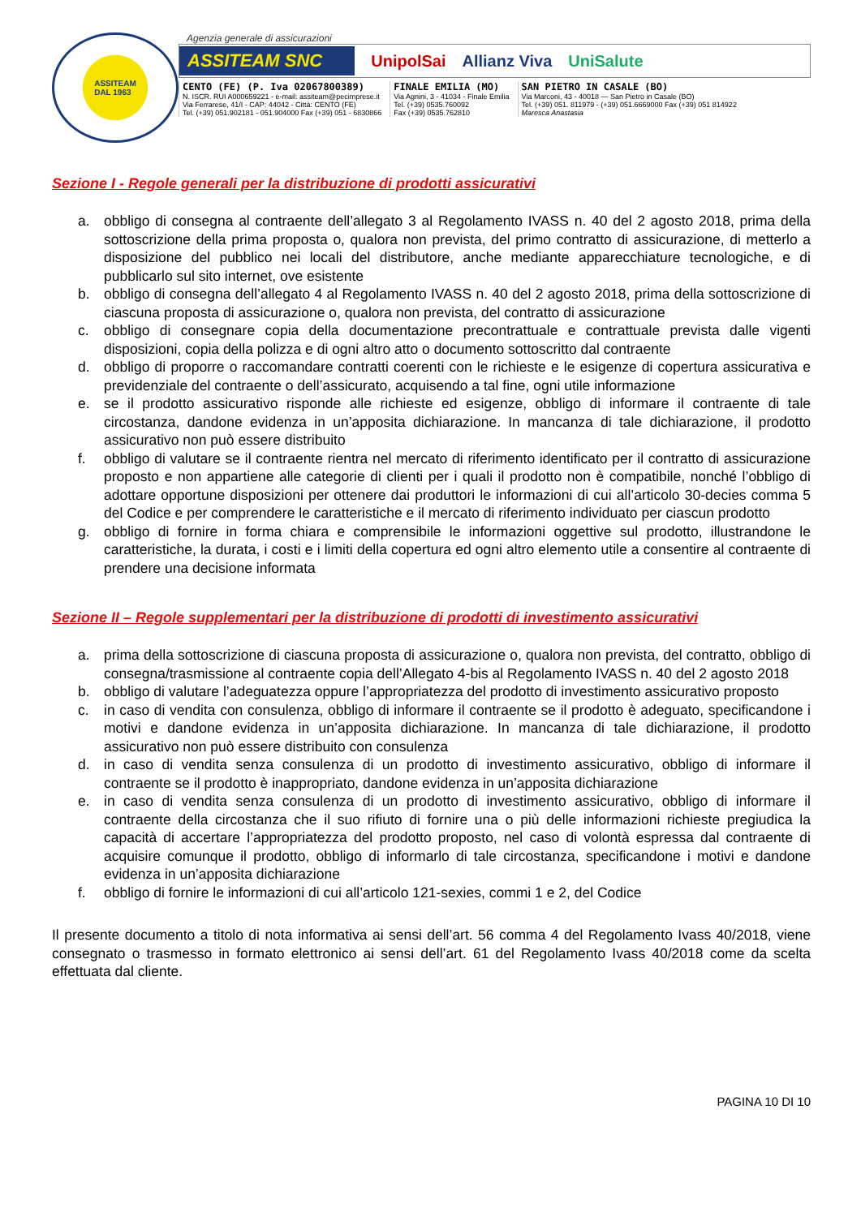ASSITEAM
DAL 1963
Agenzia generale di assicurazioni
ASSITEAM SNC UnipolSai Allianz Viva UniSalute
CENTO (FE) (P. Iva 02067800389)
N. ISCR. RUI A000659221 - e-mail: assiteam@pecimprese.it
Via Ferrarese, 41/I - CAP: 44042 - Città: CENTO (FE)
Tel. (+39) 051.902181 - 051.904000 Fax (+39) 051 - 6830866
FINALE EMILIA (MO)
Via Agnini, 3 - 41034 - Finale Emilia
Tel. (+39) 0535.760092
Fax (+39) 0535.762810
SAN PIETRO IN CASALE (BO)
Via Marconi, 43 - 40018 — San Pietro in Casale (BO)
Tel. (+39) 051. 811979 - (+39) 051.6669000 Fax (+39) 051 814922
Maresca Anastasia
Sezione I - Regole generali per la distribuzione di prodotti assicurativi
a. obbligo di consegna al contraente dell’allegato 3 al Regolamento IVASS n. 40 del 2 agosto 2018, prima della sottoscrizione della prima proposta o, qualora non prevista, del primo contratto di assicurazione, di metterlo a disposizione del pubblico nei locali del distributore, anche mediante apparecchiature tecnologiche, e di pubblicarlo sul sito internet, ove esistente
b. obbligo di consegna dell’allegato 4 al Regolamento IVASS n. 40 del 2 agosto 2018, prima della sottoscrizione di ciascuna proposta di assicurazione o, qualora non prevista, del contratto di assicurazione
c. obbligo di consegnare copia della documentazione precontrattuale e contrattuale prevista dalle vigenti disposizioni, copia della polizza e di ogni altro atto o documento sottoscritto dal contraente
d. obbligo di proporre o raccomandare contratti coerenti con le richieste e le esigenze di copertura assicurativa e previdenziale del contraente o dell’assicurato, acquisendo a tal fine, ogni utile informazione
e. se il prodotto assicurativo risponde alle richieste ed esigenze, obbligo di informare il contraente di tale circostanza, dandone evidenza in un’apposita dichiarazione. In mancanza di tale dichiarazione, il prodotto assicurativo non può essere distribuito
f. obbligo di valutare se il contraente rientra nel mercato di riferimento identificato per il contratto di assicurazione proposto e non appartiene alle categorie di clienti per i quali il prodotto non è compatibile, nonché l’obbligo di adottare opportune disposizioni per ottenere dai produttori le informazioni di cui all’articolo 30-decies comma 5 del Codice e per comprendere le caratteristiche e il mercato di riferimento individuato per ciascun prodotto
g. obbligo di fornire in forma chiara e comprensibile le informazioni oggettive sul prodotto, illustrandone le caratteristiche, la durata, i costi e i limiti della copertura ed ogni altro elemento utile a consentire al contraente di prendere una decisione informata
Sezione II – Regole supplementari per la distribuzione di prodotti di investimento assicurativi
a. prima della sottoscrizione di ciascuna proposta di assicurazione o, qualora non prevista, del contratto, obbligo di consegna/trasmissione al contraente copia dell’Allegato 4-bis al Regolamento IVASS n. 40 del 2 agosto 2018
b. obbligo di valutare l’adeguatezza oppure l’appropriatezza del prodotto di investimento assicurativo proposto
c. in caso di vendita con consulenza, obbligo di informare il contraente se il prodotto è adeguato, specificandone i motivi e dandone evidenza in un’apposita dichiarazione. In mancanza di tale dichiarazione, il prodotto assicurativo non può essere distribuito con consulenza
d. in caso di vendita senza consulenza di un prodotto di investimento assicurativo, obbligo di informare il contraente se il prodotto è inappropriato, dandone evidenza in un’apposita dichiarazione
e. in caso di vendita senza consulenza di un prodotto di investimento assicurativo, obbligo di informare il contraente della circostanza che il suo rifiuto di fornire una o più delle informazioni richieste pregiudica la capacità di accertare l’appropriatezza del prodotto proposto, nel caso di volontà espressa dal contraente di acquisire comunque il prodotto, obbligo di informarlo di tale circostanza, specificandone i motivi e dandone evidenza in un’apposita dichiarazione
f. obbligo di fornire le informazioni di cui all’articolo 121-sexies, commi 1 e 2, del Codice
Il presente documento a titolo di nota informativa ai sensi dell’art. 56 comma 4 del Regolamento Ivass 40/2018, viene consegnato o trasmesso in formato elettronico ai sensi dell’art. 61 del Regolamento Ivass 40/2018 come da scelta effettuata dal cliente.
PAGINA 10 DI 10